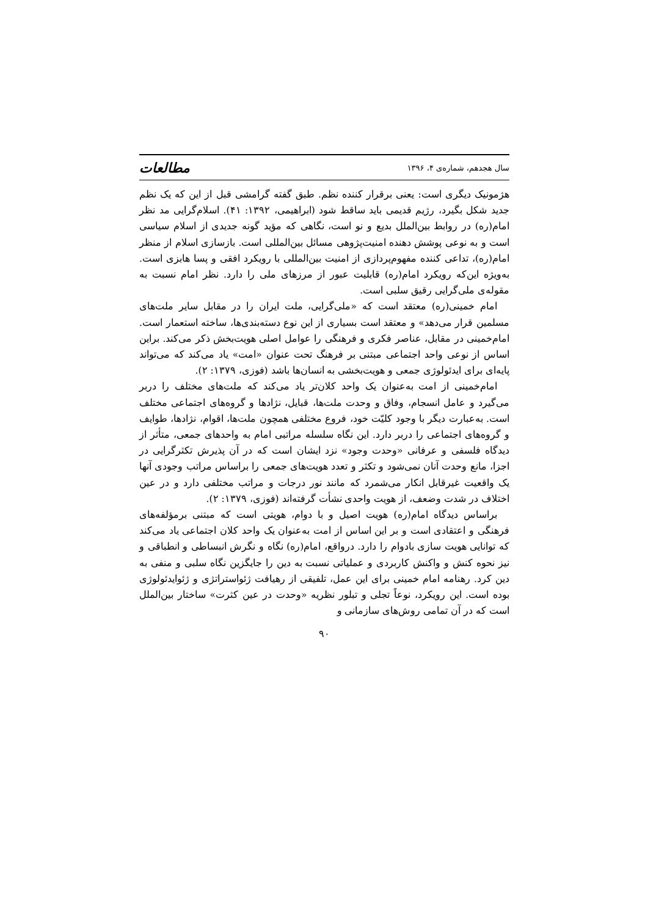سال هجدهم، شماره‌ی ۴، ۱۳۹۶ مطالعات
هژمونیک دیگری است: یعنی برقرار کننده نظم. طبق گفته گرامشی قبل از این که یک نظم جدید شکل بگیرد، رژیم قدیمی باید ساقط شود (ابراهیمی، ۱۳۹۲: ۴۱). اسلام‌گرایی مد نظر امام(ره) در روابط بین‌الملل بدیع و نو است، نگاهی که مؤید گونه جدیدی از اسلام سیاسی است و به نوعی پوشش دهنده امنیت‌پژوهی مسائل بین‌المللی است. بازسازی اسلام از منظر امام(ره)، تداعی کننده مفهوم‌پردازی از امنیت بین‌المللی با رویکرد افقی و پسا هابزی است. به‌ویژه این‌که رویکرد امام(ره) قابلیت عبور از مرزهای ملی را دارد. نظر امام نسبت به مقوله‌ی ملی‌گرایی رقیق سلبی است.
امام خمینی(ره) معتقد است که «ملی‌گرایی، ملت ایران را در مقابل سایر ملت‌های مسلمین قرار می‌دهد» و معتقد است بسیاری از این نوع دسته‌بندی‌ها، ساخته استعمار است. امام‌خمینی در مقابل، عناصر فکری و فرهنگی را عوامل اصلی هویت‌بخش ذکر می‌کند. براین اساس از نوعی واحد اجتماعی مبتنی بر فرهنگ تحت عنوان «امت» یاد می‌کند که می‌تواند پایه‌ای برای ایدئولوژی جمعی و هویت‌بخشی به انسان‌ها باشد (فوزی، ۱۳۷۹: ۲).
امام‌خمینی از امت به‌عنوان یک واحد کلان‌تر یاد می‌کند که ملت‌های مختلف را دربر می‌گیرد و عامل انسجام، وفاق و وحدت ملت‌ها، قبایل، نژادها و گروه‌های اجتماعی مختلف است. به‌عبارت دیگر با وجود کلیّت خود، فروع مختلفی همچون ملت‌ها، اقوام، نژادها، طوایف و گروه‌های اجتماعی را دربر دارد. این نگاه سلسله مراتبی امام به واحدهای جمعی، متأثر از دیدگاه فلسفی و عرفانی «وحدت وجود» نزد ایشان است که در آن پذیرش تکثرگرایی در اجزا، مانع وحدت آنان نمی‌شود و تکثر و تعدد هویت‌های جمعی را براساس مراتب وجودی آنها یک واقعیت غیرقابل انکار می‌شمرد که مانند نور درجات و مراتب مختلفی دارد و در عین اختلاف در شدت وضعف، از هویت واحدی نشأت گرفته‌اند (فوزی، ۱۳۷۹: ۲).
براساس دیدگاه امام(ره) هویت اصیل و با دوام، هویتی است که مبتنی برمؤلفه‌های فرهنگی و اعتقادی است و بر این اساس از امت به‌عنوان یک واحد کلان اجتماعی یاد می‌کند که توانایی هویت سازی بادوام را دارد. درواقع، امام(ره) نگاه و نگرش انبساطی و انطباقی و نیز نحوه کنش و واکنش کاربردی و عملیاتی نسبت به دین را جایگزین نگاه سلبی و منفی به دین کرد. رهنامه امام خمینی برای این عمل، تلفیقی از رهیافت ژئواستراتژی و ژئوایدئولوژی بوده است. این رویکرد، نوعاً تجلی و تبلور نظریه «وحدت در عین کثرت» ساختار بین‌الملل است که در آن تمامی روش‌های سازمانی و
۹۰